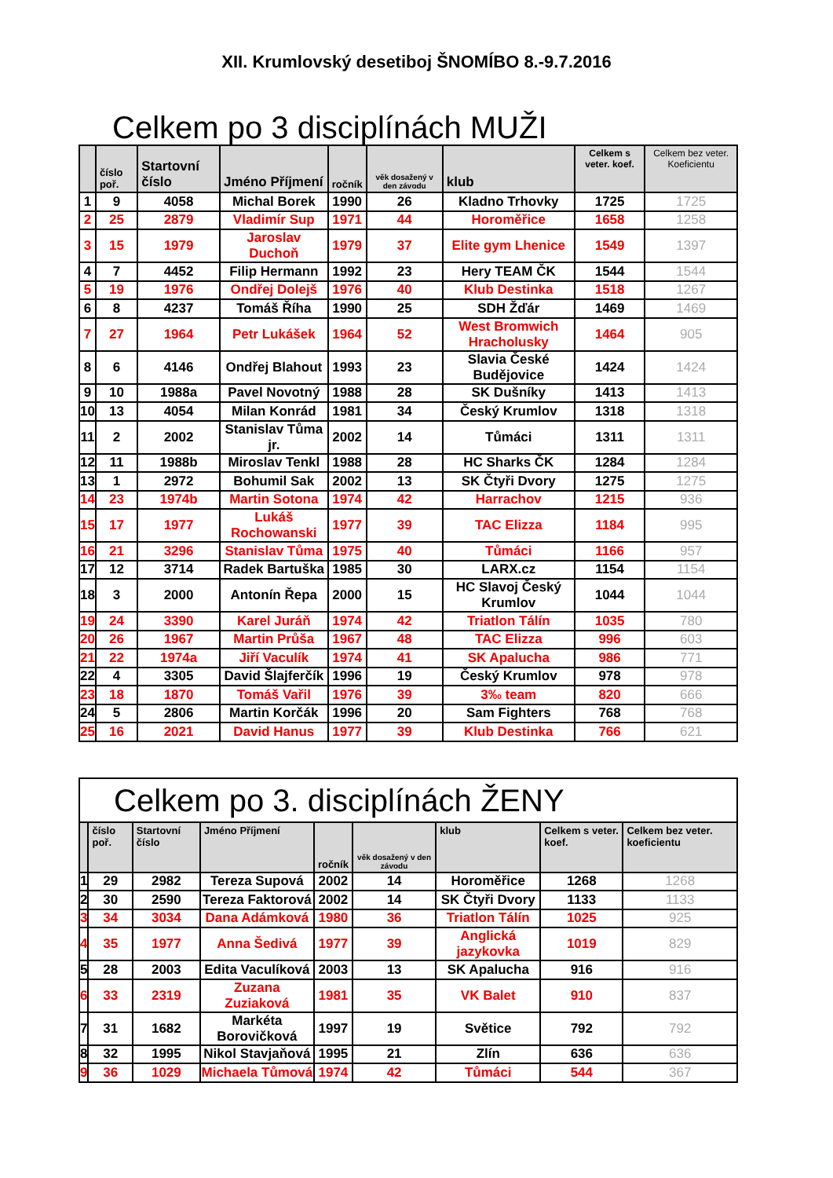XII. Krumlovský desetiboj ŠNOMÍBO 8.-9.7.2016
Celkem po 3 disciplínách MUŽI
| | číslo poř. | Startovní číslo | Jméno Příjmení | ročník | věk dosažený v den závodu | klub | Celkem s veter. koef. | Celkem bez veter. Koeficientu |
| --- | --- | --- | --- | --- | --- | --- | --- | --- |
| 1 | 9 | 4058 | Michal Borek | 1990 | 26 | Kladno Trhovky | 1725 | 1725 |
| 2 | 25 | 2879 | Vladimír Sup | 1971 | 44 | Horoměřice | 1658 | 1258 |
| 3 | 15 | 1979 | Jaroslav Duchoň | 1979 | 37 | Elite gym Lhenice | 1549 | 1397 |
| 4 | 7 | 4452 | Filip Hermann | 1992 | 23 | Hery TEAM ČK | 1544 | 1544 |
| 5 | 19 | 1976 | Ondřej Dolejš | 1976 | 40 | Klub Destinka | 1518 | 1267 |
| 6 | 8 | 4237 | Tomáš Říha | 1990 | 25 | SDH Žďár | 1469 | 1469 |
| 7 | 27 | 1964 | Petr Lukášek | 1964 | 52 | West Bromwich Hracholusky | 1464 | 905 |
| 8 | 6 | 4146 | Ondřej Blahout | 1993 | 23 | Slavia České Budějovice | 1424 | 1424 |
| 9 | 10 | 1988a | Pavel Novotný | 1988 | 28 | SK Dušníky | 1413 | 1413 |
| 10 | 13 | 4054 | Milan Konrád | 1981 | 34 | Český Krumlov | 1318 | 1318 |
| 11 | 2 | 2002 | Stanislav Tůma jr. | 2002 | 14 | Tůmáci | 1311 | 1311 |
| 12 | 11 | 1988b | Miroslav Tenkl | 1988 | 28 | HC Sharks ČK | 1284 | 1284 |
| 13 | 1 | 2972 | Bohumil Sak | 2002 | 13 | SK Čtyři Dvory | 1275 | 1275 |
| 14 | 23 | 1974b | Martin Sotona | 1974 | 42 | Harrachov | 1215 | 936 |
| 15 | 17 | 1977 | Lukáš Rochowanski | 1977 | 39 | TAC Elizza | 1184 | 995 |
| 16 | 21 | 3296 | Stanislav Tůma | 1975 | 40 | Tůmáci | 1166 | 957 |
| 17 | 12 | 3714 | Radek Bartuška | 1985 | 30 | LARX.cz | 1154 | 1154 |
| 18 | 3 | 2000 | Antonín Řepa | 2000 | 15 | HC Slavoj Český Krumlov | 1044 | 1044 |
| 19 | 24 | 3390 | Karel Juráň | 1974 | 42 | Triatlon Tálín | 1035 | 780 |
| 20 | 26 | 1967 | Martin Průša | 1967 | 48 | TAC Elizza | 996 | 603 |
| 21 | 22 | 1974a | Jiří Vaculík | 1974 | 41 | SK Apalucha | 986 | 771 |
| 22 | 4 | 3305 | David Šlajferčík | 1996 | 19 | Český Krumlov | 978 | 978 |
| 23 | 18 | 1870 | Tomáš Vařil | 1976 | 39 | 3‰ team | 820 | 666 |
| 24 | 5 | 2806 | Martin Korčák | 1996 | 20 | Sam Fighters | 768 | 768 |
| 25 | 16 | 2021 | David Hanus | 1977 | 39 | Klub Destinka | 766 | 621 |
Celkem po 3. disciplínách ŽENY
| | číslo poř. | Startovní číslo | Jméno Příjmení | ročník | věk dosažený v den závodu | klub | Celkem s veter. koef. | Celkem bez veter. koeficientu |
| --- | --- | --- | --- | --- | --- | --- | --- | --- |
| 1 | 29 | 2982 | Tereza Supová | 2002 | 14 | Horoměřice | 1268 | 1268 |
| 2 | 30 | 2590 | Tereza Faktorová | 2002 | 14 | SK Čtyři Dvory | 1133 | 1133 |
| 3 | 34 | 3034 | Dana Adámková | 1980 | 36 | Triatlon Tálín | 1025 | 925 |
| 4 | 35 | 1977 | Anna Šedivá | 1977 | 39 | Anglická jazykovka | 1019 | 829 |
| 5 | 28 | 2003 | Edita Vaculíková | 2003 | 13 | SK Apalucha | 916 | 916 |
| 6 | 33 | 2319 | Zuzana Zuziaková | 1981 | 35 | VK Balet | 910 | 837 |
| 7 | 31 | 1682 | Markéta Borovičková | 1997 | 19 | Světice | 792 | 792 |
| 8 | 32 | 1995 | Nikol Stavjaňová | 1995 | 21 | Zlín | 636 | 636 |
| 9 | 36 | 1029 | Michaela Tůmová | 1974 | 42 | Tůmáci | 544 | 367 |